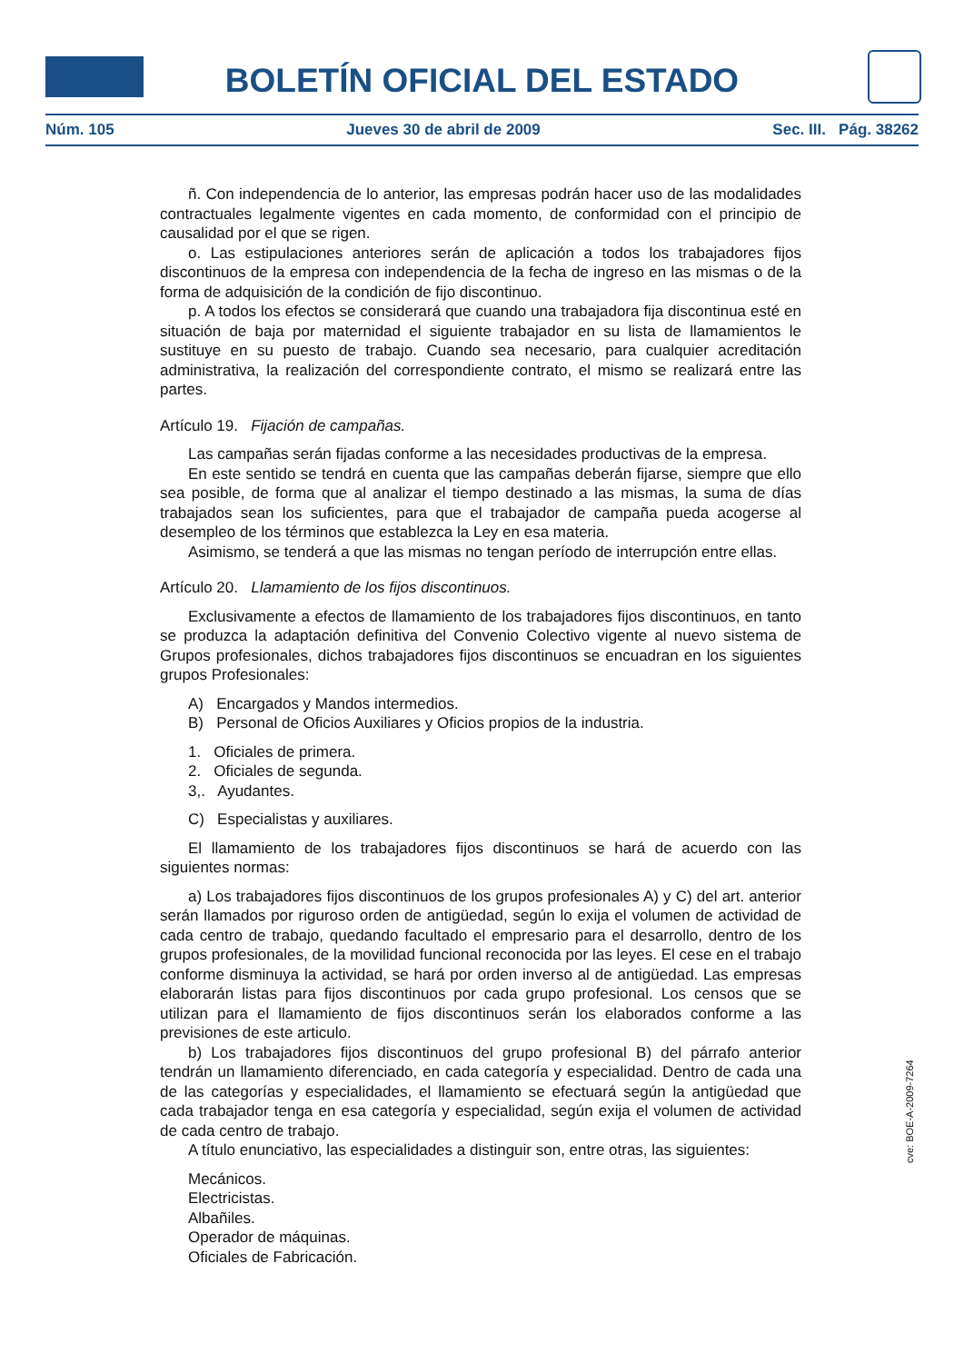BOLETÍN OFICIAL DEL ESTADO
Núm. 105 Jueves 30 de abril de 2009 Sec. III. Pág. 38262
ñ. Con independencia de lo anterior, las empresas podrán hacer uso de las modalidades contractuales legalmente vigentes en cada momento, de conformidad con el principio de causalidad por el que se rigen.
o. Las estipulaciones anteriores serán de aplicación a todos los trabajadores fijos discontinuos de la empresa con independencia de la fecha de ingreso en las mismas o de la forma de adquisición de la condición de fijo discontinuo.
p. A todos los efectos se considerará que cuando una trabajadora fija discontinua esté en situación de baja por maternidad el siguiente trabajador en su lista de llamamientos le sustituye en su puesto de trabajo. Cuando sea necesario, para cualquier acreditación administrativa, la realización del correspondiente contrato, el mismo se realizará entre las partes.
Artículo 19. Fijación de campañas.
Las campañas serán fijadas conforme a las necesidades productivas de la empresa.
En este sentido se tendrá en cuenta que las campañas deberán fijarse, siempre que ello sea posible, de forma que al analizar el tiempo destinado a las mismas, la suma de días trabajados sean los suficientes, para que el trabajador de campaña pueda acogerse al desempleo de los términos que establezca la Ley en esa materia.
Asimismo, se tenderá a que las mismas no tengan período de interrupción entre ellas.
Artículo 20. Llamamiento de los fijos discontinuos.
Exclusivamente a efectos de llamamiento de los trabajadores fijos discontinuos, en tanto se produzca la adaptación definitiva del Convenio Colectivo vigente al nuevo sistema de Grupos profesionales, dichos trabajadores fijos discontinuos se encuadran en los siguientes grupos Profesionales:
A) Encargados y Mandos intermedios.
B) Personal de Oficios Auxiliares y Oficios propios de la industria.
1. Oficiales de primera.
2. Oficiales de segunda.
3,. Ayudantes.
C) Especialistas y auxiliares.
El llamamiento de los trabajadores fijos discontinuos se hará de acuerdo con las siguientes normas:
a) Los trabajadores fijos discontinuos de los grupos profesionales A) y C) del art. anterior serán llamados por riguroso orden de antigüedad, según lo exija el volumen de actividad de cada centro de trabajo, quedando facultado el empresario para el desarrollo, dentro de los grupos profesionales, de la movilidad funcional reconocida por las leyes. El cese en el trabajo conforme disminuya la actividad, se hará por orden inverso al de antigüedad. Las empresas elaborarán listas para fijos discontinuos por cada grupo profesional. Los censos que se utilizan para el llamamiento de fijos discontinuos serán los elaborados conforme a las previsiones de este articulo.
b) Los trabajadores fijos discontinuos del grupo profesional B) del párrafo anterior tendrán un llamamiento diferenciado, en cada categoría y especialidad. Dentro de cada una de las categorías y especialidades, el llamamiento se efectuará según la antigüedad que cada trabajador tenga en esa categoría y especialidad, según exija el volumen de actividad de cada centro de trabajo.
A título enunciativo, las especialidades a distinguir son, entre otras, las siguientes:
Mecánicos.
Electricistas.
Albañiles.
Operador de máquinas.
Oficiales de Fabricación.
cve: BOE-A-2009-7264